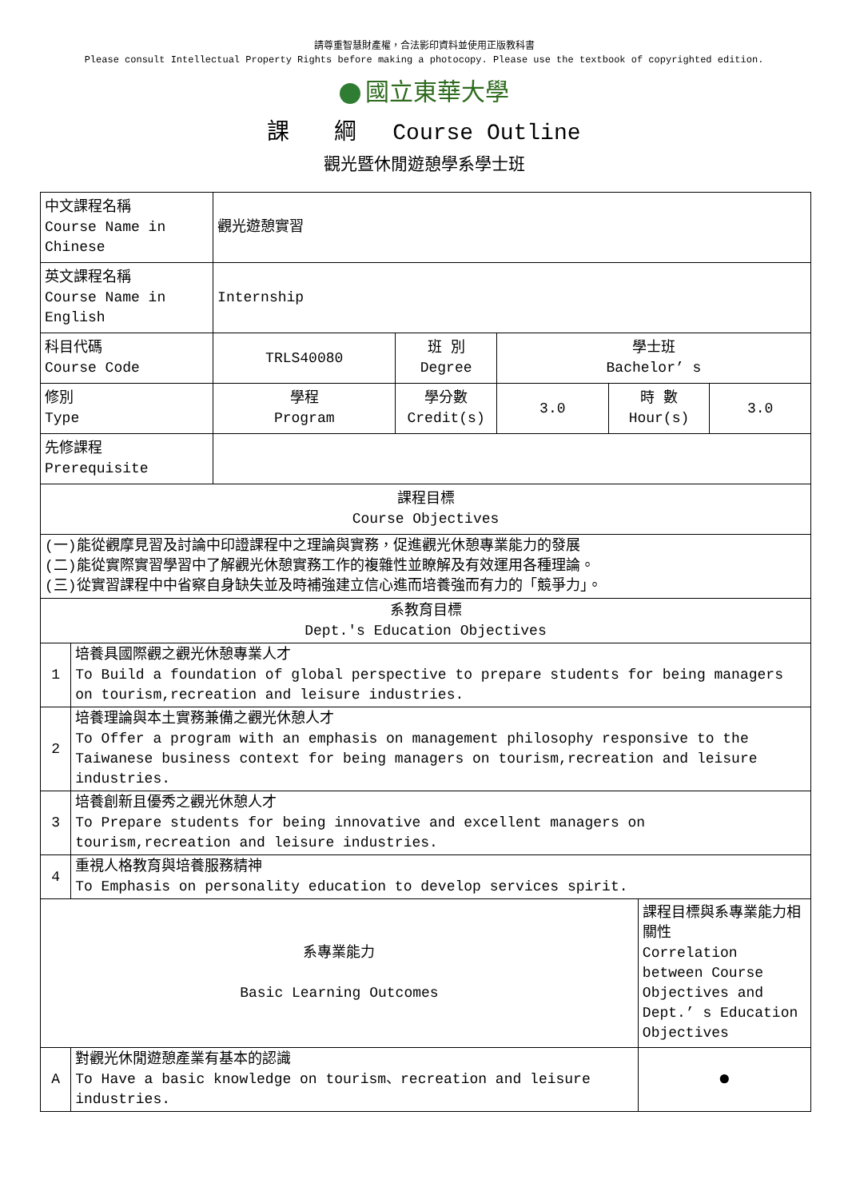請尊重智慧財產權，合法影印資料並使用正版教科書
Please consult Intellectual Property Rights before making a photocopy. Please use the textbook of copyrighted edition.
國立東華大學
課　　綱　 Course Outline
觀光暨休閒遊憩學系學士班
| 中文課程名稱 Course Name in Chinese | | 觀光遊憩實習 | | | | | |
| 英文課程名稱 Course Name in English | | Internship | | | | | |
| 科目代碼 Course Code | | TRLS40080 | 班 別 Degree | 學士班 Bachelor’ s | | | |
| 修別 Type | | 學程 Program | 學分數 Credit(s) | 3.0 | 時 數 Hour(s) | | 3.0 |
| 先修課程 Prerequisite | | | | | | | |
| 課程目標 Course Objectives | | | | | | | |
| (一)能從觀摩見習及討論中印證課程中之理論與實務，促進觀光休憩專業能力的發展 (二)能從實際實習學習中了解觀光休憩實務工作的複雜性並瞭解及有效運用各種理論。 (三)從實習課程中中省察自身缺失並及時補強建立信心進而培養強而有力的「競爭力」。 | | | | | | | |
| 系教育目標 Dept.'s Education Objectives | | | | | | | |
| 1 | 培養具國際觀之觀光休憩專業人才 To Build a foundation of global perspective to prepare students for being managers on tourism,recreation and leisure industries. | | | | | | |
| 2 | 培養理論與本土實務兼備之觀光休憩人才 To Offer a program with an emphasis on management philosophy responsive to the Taiwanese business context for being managers on tourism,recreation and leisure industries. | | | | | | |
| 3 | 培養創新且優秀之觀光休憩人才 To Prepare students for being innovative and excellent managers on tourism,recreation and leisure industries. | | | | | | |
| 4 | 重視人格教育與培養服務精神 To Emphasis on personality education to develop services spirit. | | | | | | |
| 系專業能力 Basic Learning Outcomes | | | | | | 課程目標與系專業能力相關性 Correlation between Course Objectives and Dept.’ s Education Objectives | |
| A | 對觀光休閒遊憩產業有基本的認識 To Have a basic knowledge on tourism、recreation and leisure industries. | | | | | ● | |